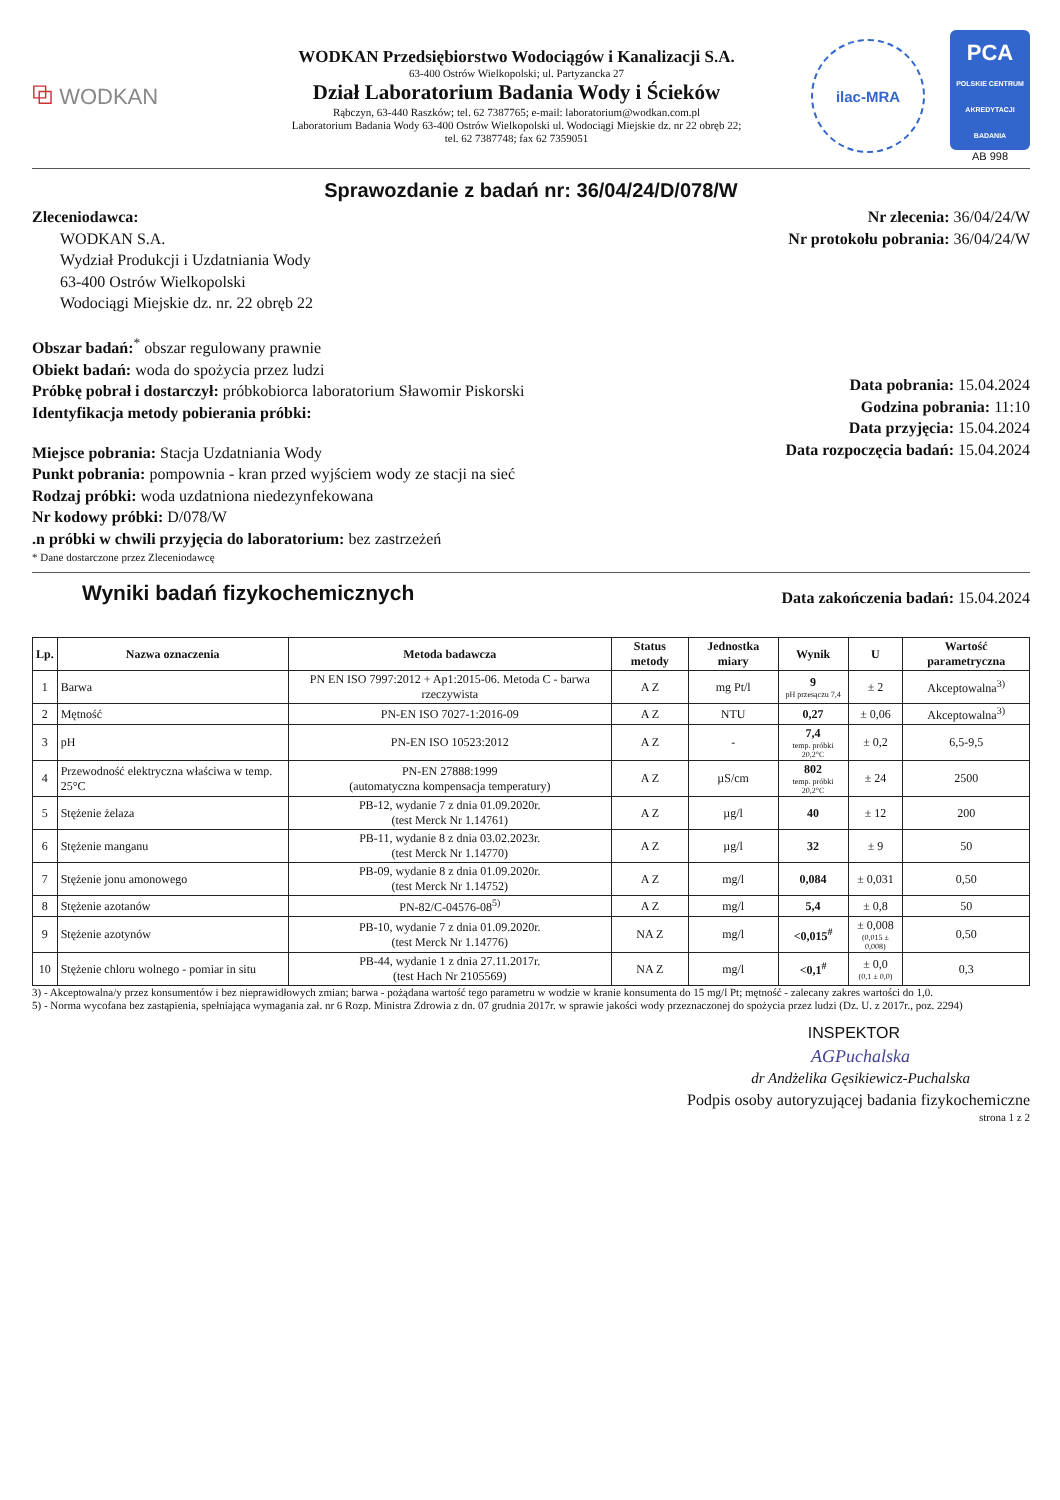⧉ WODKAN
WODKAN Przedsiębiorstwo Wodociągów i Kanalizacji S.A.
63-400 Ostrów Wielkopolski; ul. Partyzancka 27
Dział Laboratorium Badania Wody i Ścieków
Rąbczyn, 63-440 Raszków; tel. 62 7387765; e-mail: laboratorium@wodkan.com.pl
Laboratorium Badania Wody 63-400 Ostrów Wielkopolski ul. Wodociągi Miejskie dz. nr 22 obręb 22;
tel. 62 7387748; fax 62 7359051
ilac-MRA
PCA
POLSKIE CENTRUM AKREDYTACJI
BADANIA
AB 998
Sprawozdanie z badań nr: 36/04/24/D/078/W
Zleceniodawca:
WODKAN S.A.
Wydział Produkcji i Uzdatniania Wody
63-400 Ostrów Wielkopolski
Wodociągi Miejskie dz. nr. 22 obręb 22
Nr zlecenia: 36/04/24/W
Nr protokołu pobrania: 36/04/24/W
Obszar badań:<sup>*</sup> obszar regulowany prawnie
Obiekt badań: woda do spożycia przez ludzi
Próbkę pobrał i dostarczył: próbkobiorca laboratorium Sławomir Piskorski
Identyfikacja metody pobierania próbki:
Miejsce pobrania: Stacja Uzdatniania Wody
Punkt pobrania: pompownia - kran przed wyjściem wody ze stacji na sieć
Rodzaj próbki: woda uzdatniona niedezynfekowana
Nr kodowy próbki: D/078/W
.n próbki w chwili przyjęcia do laboratorium: bez zastrzeżeń
* Dane dostarczone przez Zleceniodawcę
Data pobrania: 15.04.2024
Godzina pobrania: 11:10
Data przyjęcia: 15.04.2024
Data rozpoczęcia badań: 15.04.2024
Wyniki badań fizykochemicznych
Data zakończenia badań: 15.04.2024
| Lp. | Nazwa oznaczenia | Metoda badawcza | Status metody | Jednostka miary | Wynik | U | Wartość parametryczna |
| --- | --- | --- | --- | --- | --- | --- | --- |
| 1 | Barwa | PN EN ISO 7997:2012 + Ap1:2015-06. Metoda C - barwa rzeczywista | A Z | mg Pt/l | 9 pH przesączu 7,4 | ± 2 | Akceptowalna<sup>3)</sup> |
| 2 | Mętność | PN-EN ISO 7027-1:2016-09 | A Z | NTU | 0,27 | ± 0,06 | Akceptowalna<sup>3)</sup> |
| 3 | pH | PN-EN ISO 10523:2012 | A Z | - | 7,4 temp. próbki 20,2°C | ± 0,2 | 6,5-9,5 |
| 4 | Przewodność elektryczna właściwa w temp. 25°C | PN-EN 27888:1999 (automatyczna kompensacja temperatury) | A Z | µS/cm | 802 temp. próbki 20,2°C | ± 24 | 2500 |
| 5 | Stężenie żelaza | PB-12, wydanie 7 z dnia 01.09.2020r. (test Merck Nr 1.14761) | A Z | µg/l | 40 | ± 12 | 200 |
| 6 | Stężenie manganu | PB-11, wydanie 8 z dnia 03.02.2023r. (test Merck Nr 1.14770) | A Z | µg/l | 32 | ± 9 | 50 |
| 7 | Stężenie jonu amonowego | PB-09, wydanie 8 z dnia 01.09.2020r. (test Merck Nr 1.14752) | A Z | mg/l | 0,084 | ± 0,031 | 0,50 |
| 8 | Stężenie azotanów | PN-82/C-04576-08<sup>5)</sup> | A Z | mg/l | 5,4 | ± 0,8 | 50 |
| 9 | Stężenie azotynów | PB-10, wydanie 7 z dnia 01.09.2020r. (test Merck Nr 1.14776) | NA Z | mg/l | <0,015<sup>#</sup> | ± 0,008 (0,015 ± 0,008) | 0,50 |
| 10 | Stężenie chloru wolnego - pomiar in situ | PB-44, wydanie 1 z dnia 27.11.2017r. (test Hach Nr 2105569) | NA Z | mg/l | <0,1<sup>#</sup> | ± 0,0 (0,1 ± 0,0) | 0,3 |
3) - Akceptowalna/y przez konsumentów i bez nieprawidłowych zmian; barwa - pożądana wartość tego parametru w wodzie w kranie konsumenta do 15 mg/l Pt; mętność - zalecany zakres wartości do 1,0.
5) - Norma wycofana bez zastąpienia, spełniająca wymagania zał. nr 6 Rozp. Ministra Zdrowia z dn. 07 grudnia 2017r. w sprawie jakości wody przeznaczonej do spożycia przez ludzi (Dz. U. z 2017r., poz. 2294)
INSPEKTOR
AGPuchalska
dr Andżelika Gęsikiewicz-Puchalska
Podpis osoby autoryzującej badania fizykochemiczne
strona 1 z 2